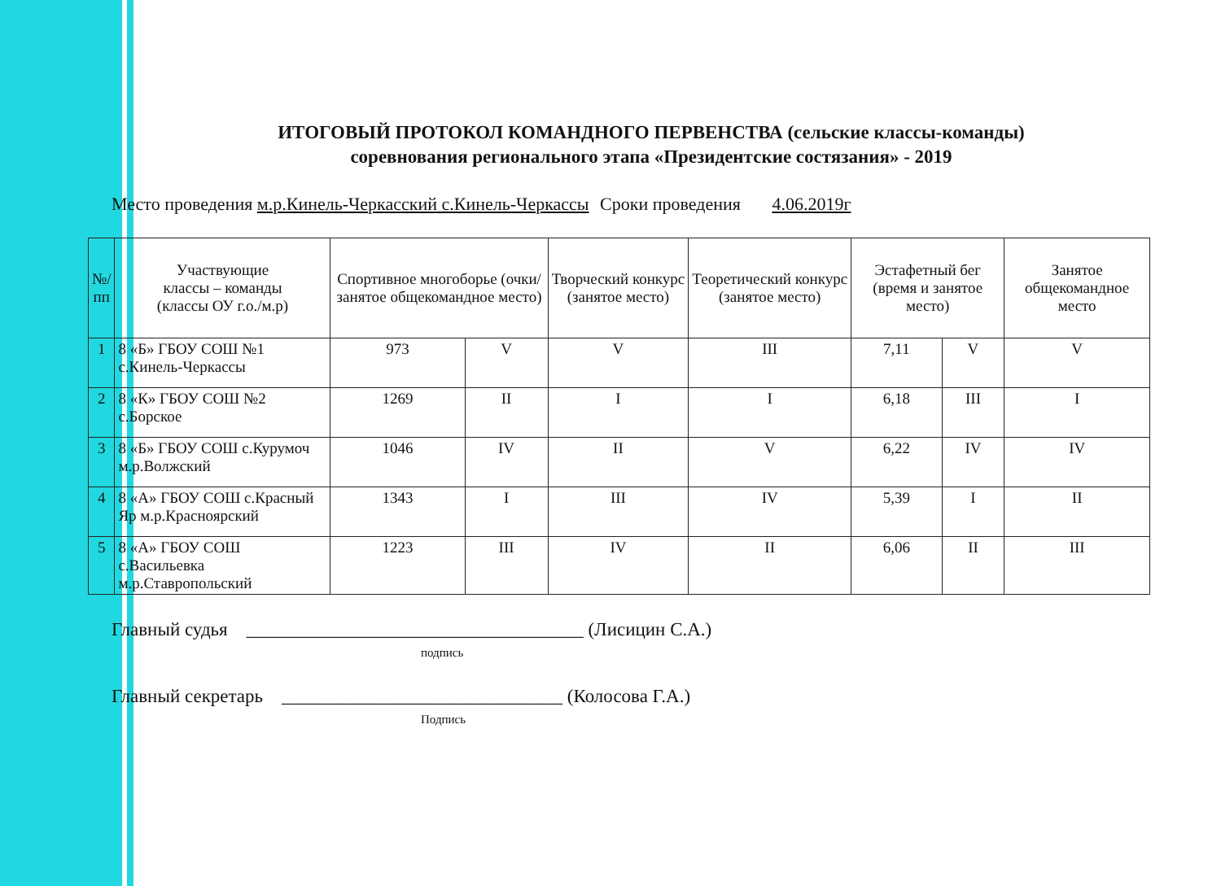ИТОГОВЫЙ ПРОТОКОЛ КОМАНДНОГО ПЕРВЕНСТВА (сельские классы-команды)
соревнования регионального этапа «Президентские состязания» - 2019
Место проведения м.р.Кинель-Черкасский с.Кинель-Черкассы Сроки проведения 4.06.2019г
| №/ пп | Участвующие классы – команды (классы ОУ г.о./м.р) | Спортивное многоборье (очки/занятое общекомандное место) | | Творческий конкурс (занятое место) | Теоретический конкурс (занятое место) | Эстафетный бег (время и занятое место) | | Занятое общекомандное место |
| --- | --- | --- | --- | --- | --- | --- | --- | --- |
| 1 | 8 «Б» ГБОУ СОШ №1 с.Кинель-Черкассы | 973 | V | V | III | 7,11 | V | V |
| 2 | 8 «К» ГБОУ СОШ №2 с.Борское | 1269 | II | I | I | 6,18 | III | I |
| 3 | 8 «Б» ГБОУ СОШ с.Курумоч м.р.Волжский | 1046 | IV | II | V | 6,22 | IV | IV |
| 4 | 8 «А» ГБОУ СОШ с.Красный Яр м.р.Красноярский | 1343 | I | III | IV | 5,39 | I | II |
| 5 | 8 «А» ГБОУ СОШ с.Васильевка м.р.Ставропольский | 1223 | III | IV | II | 6,06 | II | III |
Главный судья ____________________________________ (Лисицин С.А.)
подпись
Главный секретарь ______________________________ (Колосова Г.А.)
Подпись